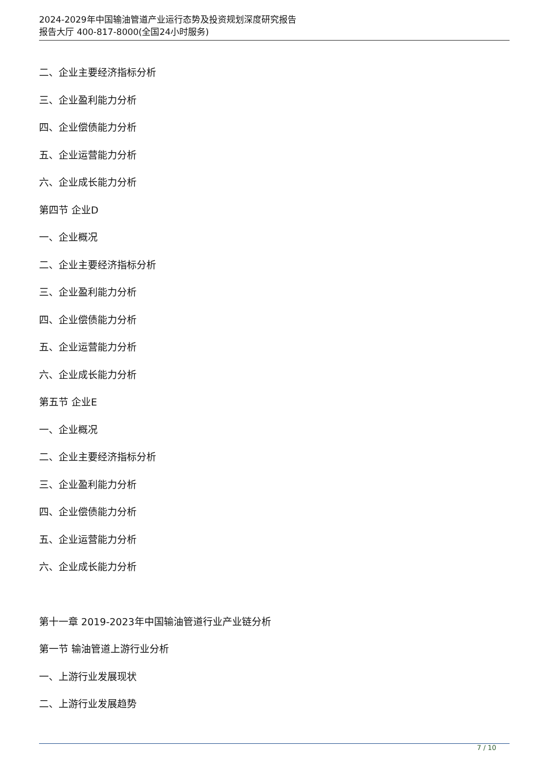2024-2029年中国输油管道产业运行态势及投资规划深度研究报告
报告大厅 400-817-8000(全国24小时服务)
二、企业主要经济指标分析
三、企业盈利能力分析
四、企业偿债能力分析
五、企业运营能力分析
六、企业成长能力分析
第四节 企业D
一、企业概况
二、企业主要经济指标分析
三、企业盈利能力分析
四、企业偿债能力分析
五、企业运营能力分析
六、企业成长能力分析
第五节 企业E
一、企业概况
二、企业主要经济指标分析
三、企业盈利能力分析
四、企业偿债能力分析
五、企业运营能力分析
六、企业成长能力分析
第十一章 2019-2023年中国输油管道行业产业链分析
第一节 输油管道上游行业分析
一、上游行业发展现状
二、上游行业发展趋势
7 / 10